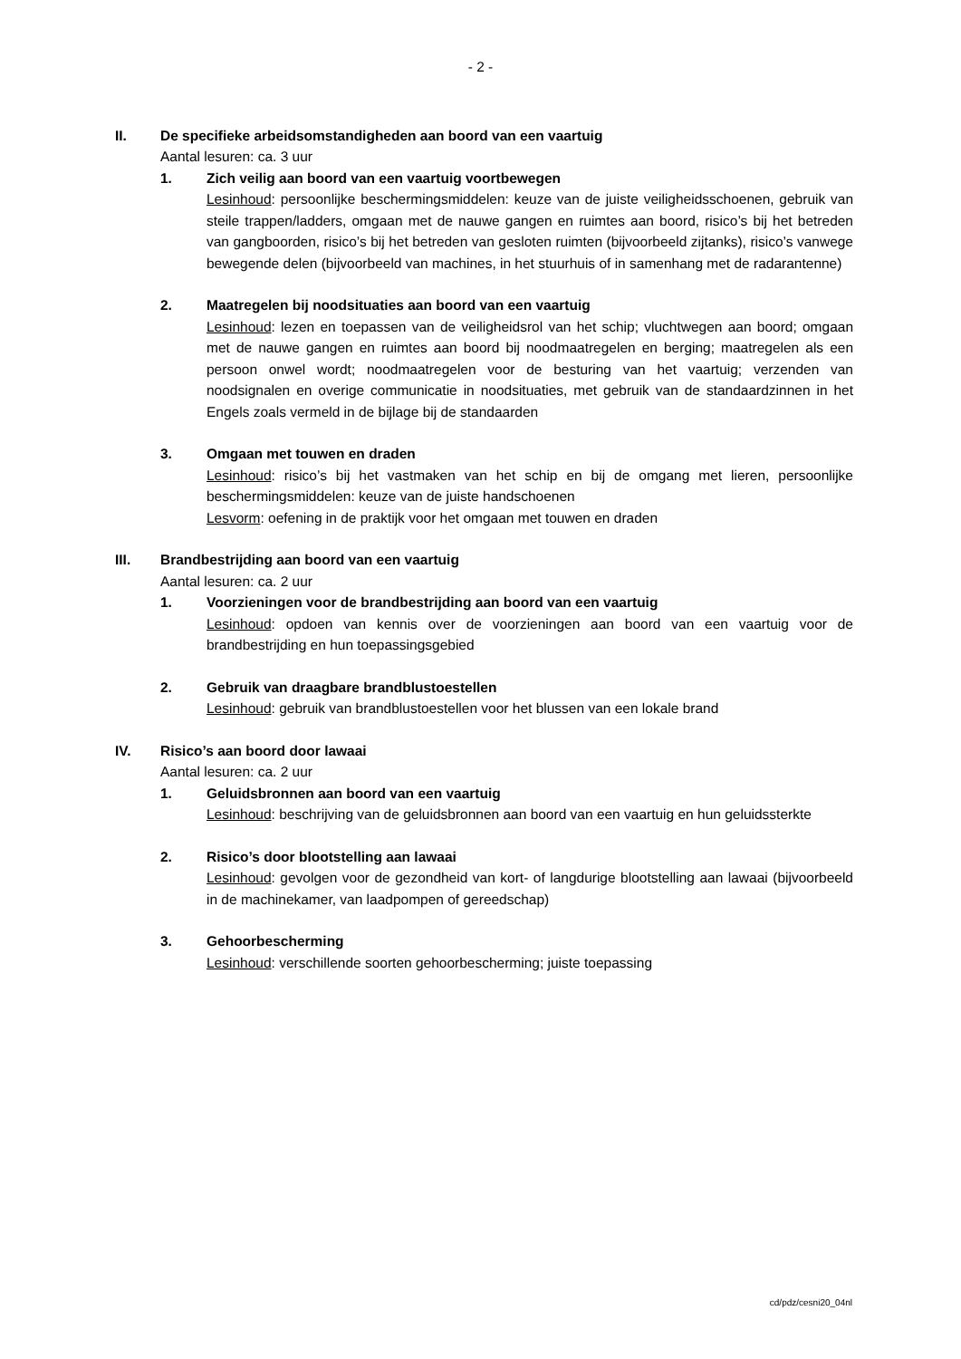- 2 -
II. De specifieke arbeidsomstandigheden aan boord van een vaartuig
Aantal lesuren: ca. 3 uur
1. Zich veilig aan boord van een vaartuig voortbewegen
Lesinhoud: persoonlijke beschermingsmiddelen: keuze van de juiste veiligheidsschoenen, gebruik van steile trappen/ladders, omgaan met de nauwe gangen en ruimtes aan boord, risico’s bij het betreden van gangboorden, risico’s bij het betreden van gesloten ruimten (bijvoorbeeld zijtanks), risico’s vanwege bewegende delen (bijvoorbeeld van machines, in het stuurhuis of in samenhang met de radarantenne)
2. Maatregelen bij noodsituaties aan boord van een vaartuig
Lesinhoud: lezen en toepassen van de veiligheidsrol van het schip; vluchtwegen aan boord; omgaan met de nauwe gangen en ruimtes aan boord bij noodmaatregelen en berging; maatregelen als een persoon onwel wordt; noodmaatregelen voor de besturing van het vaartuig; verzenden van noodsignalen en overige communicatie in noodsituaties, met gebruik van de standaardzinnen in het Engels zoals vermeld in de bijlage bij de standaarden
3. Omgaan met touwen en draden
Lesinhoud: risico’s bij het vastmaken van het schip en bij de omgang met lieren, persoonlijke beschermingsmiddelen: keuze van de juiste handschoenen
Lesvorm: oefening in de praktijk voor het omgaan met touwen en draden
III. Brandbestrijding aan boord van een vaartuig
Aantal lesuren: ca. 2 uur
1. Voorzieningen voor de brandbestrijding aan boord van een vaartuig
Lesinhoud: opdoen van kennis over de voorzieningen aan boord van een vaartuig voor de brandbestrijding en hun toepassingsgebied
2. Gebruik van draagbare brandblustoestellen
Lesinhoud: gebruik van brandblustoestellen voor het blussen van een lokale brand
IV. Risico’s aan boord door lawaai
Aantal lesuren: ca. 2 uur
1. Geluidsbronnen aan boord van een vaartuig
Lesinhoud: beschrijving van de geluidsbronnen aan boord van een vaartuig en hun geluidssterkte
2. Risico’s door blootstelling aan lawaai
Lesinhoud: gevolgen voor de gezondheid van kort- of langdurige blootstelling aan lawaai (bijvoorbeeld in de machinekamer, van laadpompen of gereedschap)
3. Gehoorbescherming
Lesinhoud: verschillende soorten gehoorbescherming; juiste toepassing
cd/pdz/cesni20_04nl